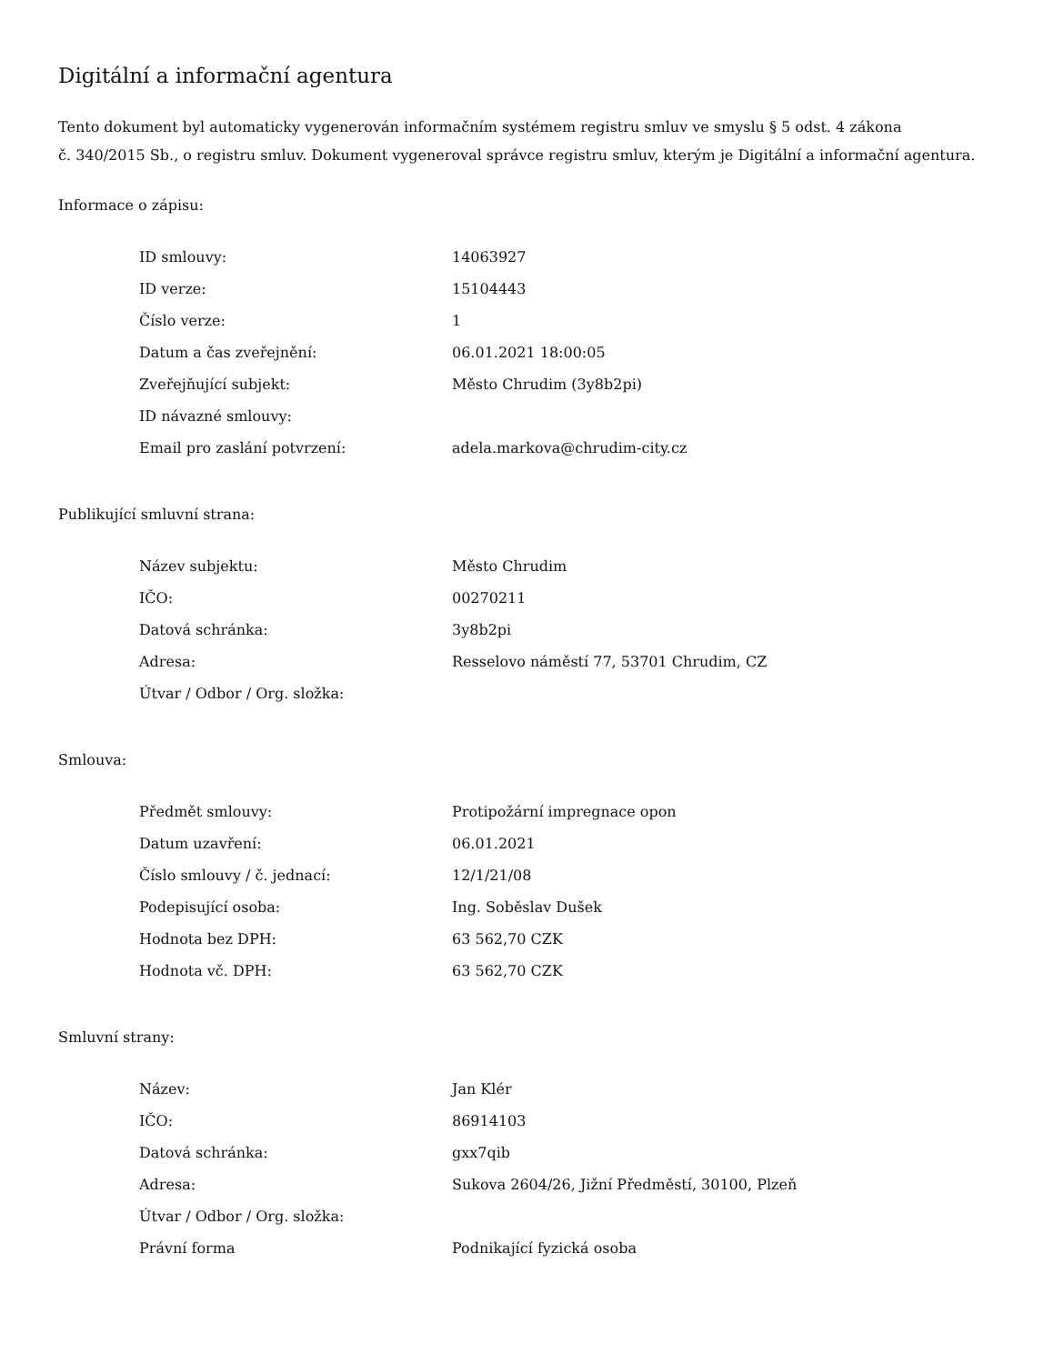Digitální a informační agentura
Tento dokument byl automaticky vygenerován informačním systémem registru smluv ve smyslu § 5 odst. 4 zákona
č. 340/2015 Sb., o registru smluv. Dokument vygeneroval správce registru smluv, kterým je Digitální a informační agentura.
Informace o zápisu:
| ID smlouvy: | 14063927 |
| ID verze: | 15104443 |
| Číslo verze: | 1 |
| Datum a čas zveřejnění: | 06.01.2021 18:00:05 |
| Zveřejňující subjekt: | Město Chrudim (3y8b2pi) |
| ID návazné smlouvy: | |
| Email pro zaslání potvrzení: | adela.markova@chrudim-city.cz |
Publikující smluvní strana:
| Název subjektu: | Město Chrudim |
| IČO: | 00270211 |
| Datová schránka: | 3y8b2pi |
| Adresa: | Resselovo náměstí 77, 53701 Chrudim, CZ |
| Útvar / Odbor / Org. složka: | |
Smlouva:
| Předmět smlouvy: | Protipožární impregnace opon |
| Datum uzavření: | 06.01.2021 |
| Číslo smlouvy / č. jednací: | 12/1/21/08 |
| Podepisující osoba: | Ing. Soběslav Dušek |
| Hodnota bez DPH: | 63 562,70 CZK |
| Hodnota vč. DPH: | 63 562,70 CZK |
Smluvní strany:
| Název: | Jan Klér |
| IČO: | 86914103 |
| Datová schránka: | gxx7qib |
| Adresa: | Sukova 2604/26, Jižní Předměstí, 30100, Plzeň |
| Útvar / Odbor / Org. složka: | |
| Právní forma | Podnikající fyzická osoba |